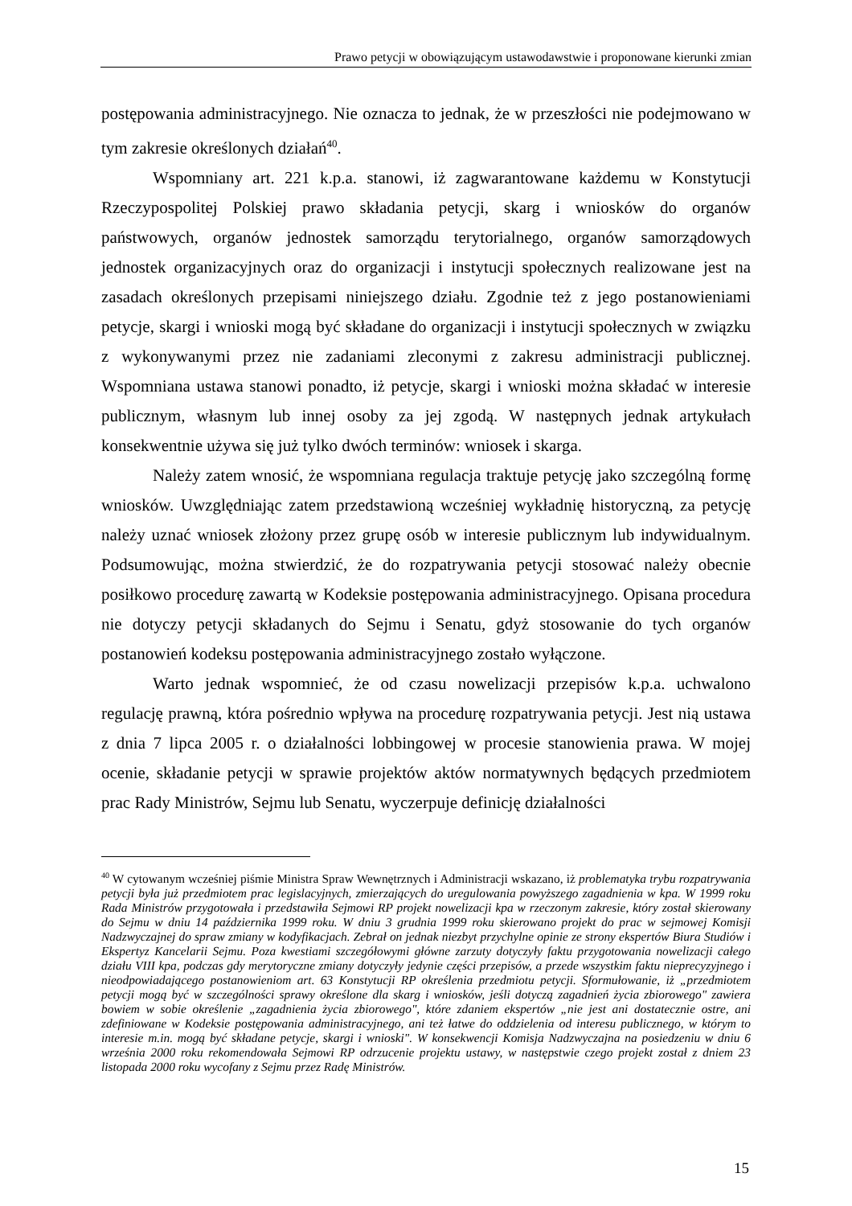Prawo petycji w obowiązującym ustawodawstwie i proponowane kierunki zmian
postępowania administracyjnego. Nie oznacza to jednak, że w przeszłości nie podejmowano w tym zakresie określonych działań<sup>40</sup>.
Wspomniany art. 221 k.p.a. stanowi, iż zagwarantowane każdemu w Konstytucji Rzeczypospolitej Polskiej prawo składania petycji, skarg i wniosków do organów państwowych, organów jednostek samorządu terytorialnego, organów samorządowych jednostek organizacyjnych oraz do organizacji i instytucji społecznych realizowane jest na zasadach określonych przepisami niniejszego działu. Zgodnie też z jego postanowieniami petycje, skargi i wnioski mogą być składane do organizacji i instytucji społecznych w związku z wykonywanymi przez nie zadaniami zleconymi z zakresu administracji publicznej. Wspomniana ustawa stanowi ponadto, iż petycje, skargi i wnioski można składać w interesie publicznym, własnym lub innej osoby za jej zgodą. W następnych jednak artykułach konsekwentnie używa się już tylko dwóch terminów: wniosek i skarga.
Należy zatem wnosić, że wspomniana regulacja traktuje petycję jako szczególną formę wniosków. Uwzględniając zatem przedstawioną wcześniej wykładnię historyczną, za petycję należy uznać wniosek złożony przez grupę osób w interesie publicznym lub indywidualnym. Podsumowując, można stwierdzić, że do rozpatrywania petycji stosować należy obecnie posiłkowo procedurę zawartą w Kodeksie postępowania administracyjnego. Opisana procedura nie dotyczy petycji składanych do Sejmu i Senatu, gdyż stosowanie do tych organów postanowień kodeksu postępowania administracyjnego zostało wyłączone.
Warto jednak wspomnieć, że od czasu nowelizacji przepisów k.p.a. uchwalono regulację prawną, która pośrednio wpływa na procedurę rozpatrywania petycji. Jest nią ustawa z dnia 7 lipca 2005 r. o działalności lobbingowej w procesie stanowienia prawa. W mojej ocenie, składanie petycji w sprawie projektów aktów normatywnych będących przedmiotem prac Rady Ministrów, Sejmu lub Senatu, wyczerpuje definicję działalności
<sup>40</sup> W cytowanym wcześniej piśmie Ministra Spraw Wewnętrznych i Administracji wskazano, iż problematyka trybu rozpatrywania petycji była już przedmiotem prac legislacyjnych, zmierzających do uregulowania powyższego zagadnienia w kpa. W 1999 roku Rada Ministrów przygotowała i przedstawiła Sejmowi RP projekt nowelizacji kpa w rzeczonym zakresie, który został skierowany do Sejmu w dniu 14 października 1999 roku. W dniu 3 grudnia 1999 roku skierowano projekt do prac w sejmowej Komisji Nadzwyczajnej do spraw zmiany w kodyfikacjach. Zebrał on jednak niezbyt przychylne opinie ze strony ekspertów Biura Studiów i Ekspertyz Kancelarii Sejmu. Poza kwestiami szczegółowymi główne zarzuty dotyczyły faktu przygotowania nowelizacji całego działu VIII kpa, podczas gdy merytoryczne zmiany dotyczyły jedynie części przepisów, a przede wszystkim faktu nieprecyzyjnego i nieodpowiadającego postanowieniom art. 63 Konstytucji RP określenia przedmiotu petycji. Sformułowanie, iż „przedmiotem petycji mogą być w szczególności sprawy określone dla skarg i wniosków, jeśli dotyczą zagadnień życia zbiorowego" zawiera bowiem w sobie określenie „zagadnienia życia zbiorowego", które zdaniem ekspertów „nie jest ani dostatecznie ostre, ani zdefiniowane w Kodeksie postępowania administracyjnego, ani też łatwe do oddzielenia od interesu publicznego, w którym to interesie m.in. mogą być składane petycje, skargi i wnioski". W konsekwencji Komisja Nadzwyczajna na posiedzeniu w dniu 6 września 2000 roku rekomendowała Sejmowi RP odrzucenie projektu ustawy, w następstwie czego projekt został z dniem 23 listopada 2000 roku wycofany z Sejmu przez Radę Ministrów.
15